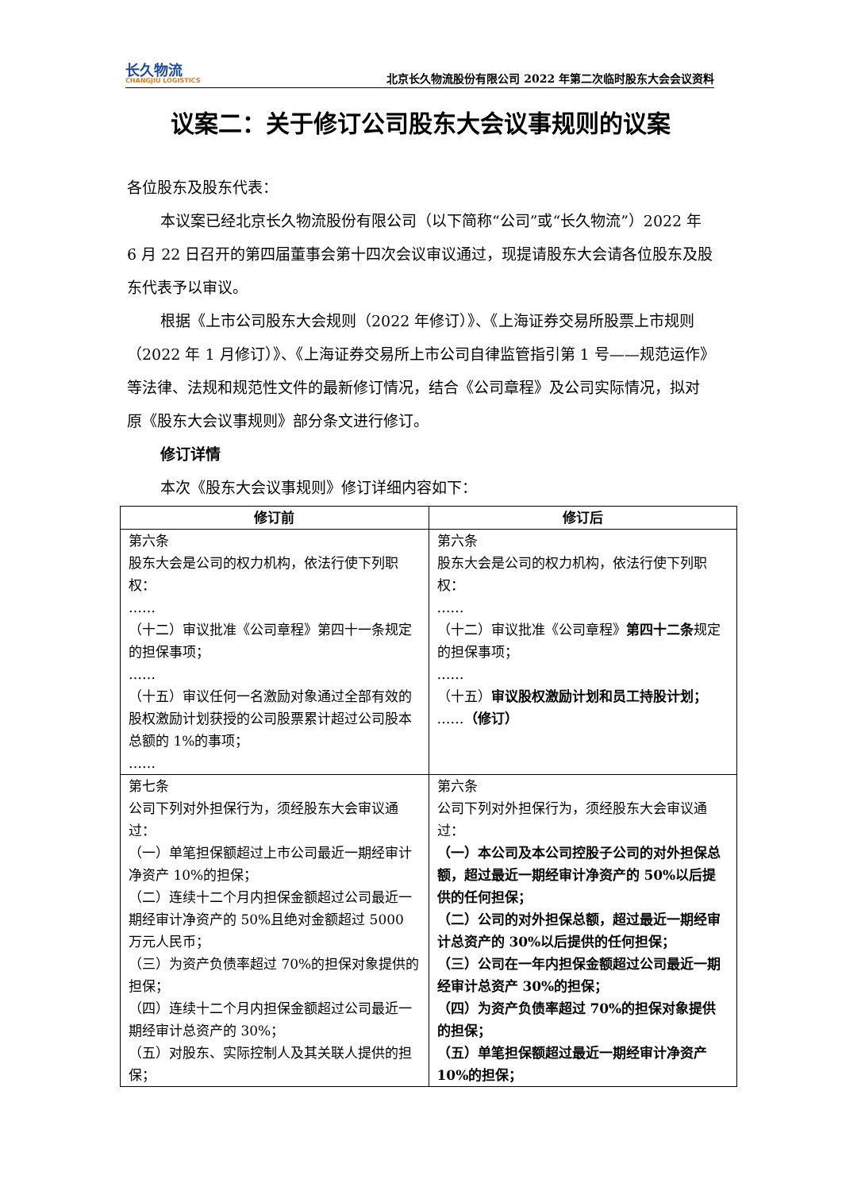长久物流
CHANGJIU LOGISTICS
北京长久物流股份有限公司 2022 年第二次临时股东大会会议资料
议案二：关于修订公司股东大会议事规则的议案
各位股东及股东代表：
本议案已经北京长久物流股份有限公司（以下简称“公司”或“长久物流”）2022 年 6 月 22 日召开的第四届董事会第十四次会议审议通过，现提请股东大会请各位股东及股东代表予以审议。
根据《上市公司股东大会规则（2022 年修订）》、《上海证券交易所股票上市规则（2022 年 1 月修订）》、《上海证券交易所上市公司自律监管指引第 1 号——规范运作》等法律、法规和规范性文件的最新修订情况，结合《公司章程》及公司实际情况，拟对原《股东大会议事规则》部分条文进行修订。
修订详情
本次《股东大会议事规则》修订详细内容如下：
| 修订前 | 修订后 |
| --- | --- |
| 第六条 股东大会是公司的权力机构，依法行使下列职权： …… （十二）审议批准《公司章程》第四十一条规定的担保事项； …… （十五）审议任何一名激励对象通过全部有效的股权激励计划获授的公司股票累计超过公司股本总额的 1%的事项； …… | 第六条 股东大会是公司的权力机构，依法行使下列职权： …… （十二）审议批准《公司章程》 第四十二条 规定的担保事项； …… （十五） 审议股权激励计划和员工持股计划； …… （修订） |
| 第七条 公司下列对外担保行为，须经股东大会审议通过： （一）单笔担保额超过上市公司最近一期经审计净资产 10%的担保； （二）连续十二个月内担保金额超过公司最近一期经审计净资产的 50%且绝对金额超过 5000 万元人民币； （三）为资产负债率超过 70%的担保对象提供的担保； （四）连续十二个月内担保金额超过公司最近一期经审计总资产的 30%； （五）对股东、实际控制人及其关联人提供的担保； | 第六条 公司下列对外担保行为，须经股东大会审议通过： （一）本公司及本公司控股子公司的对外担保总额，超过最近一期经审计净资产的 50%以后提供的任何担保； （二）公司的对外担保总额，超过最近一期经审计总资产的 30%以后提供的任何担保； （三）公司在一年内担保金额超过公司最近一期经审计总资产 30%的担保； （四）为资产负债率超过 70%的担保对象提供的担保； （五）单笔担保额超过最近一期经审计净资产 10%的担保； |